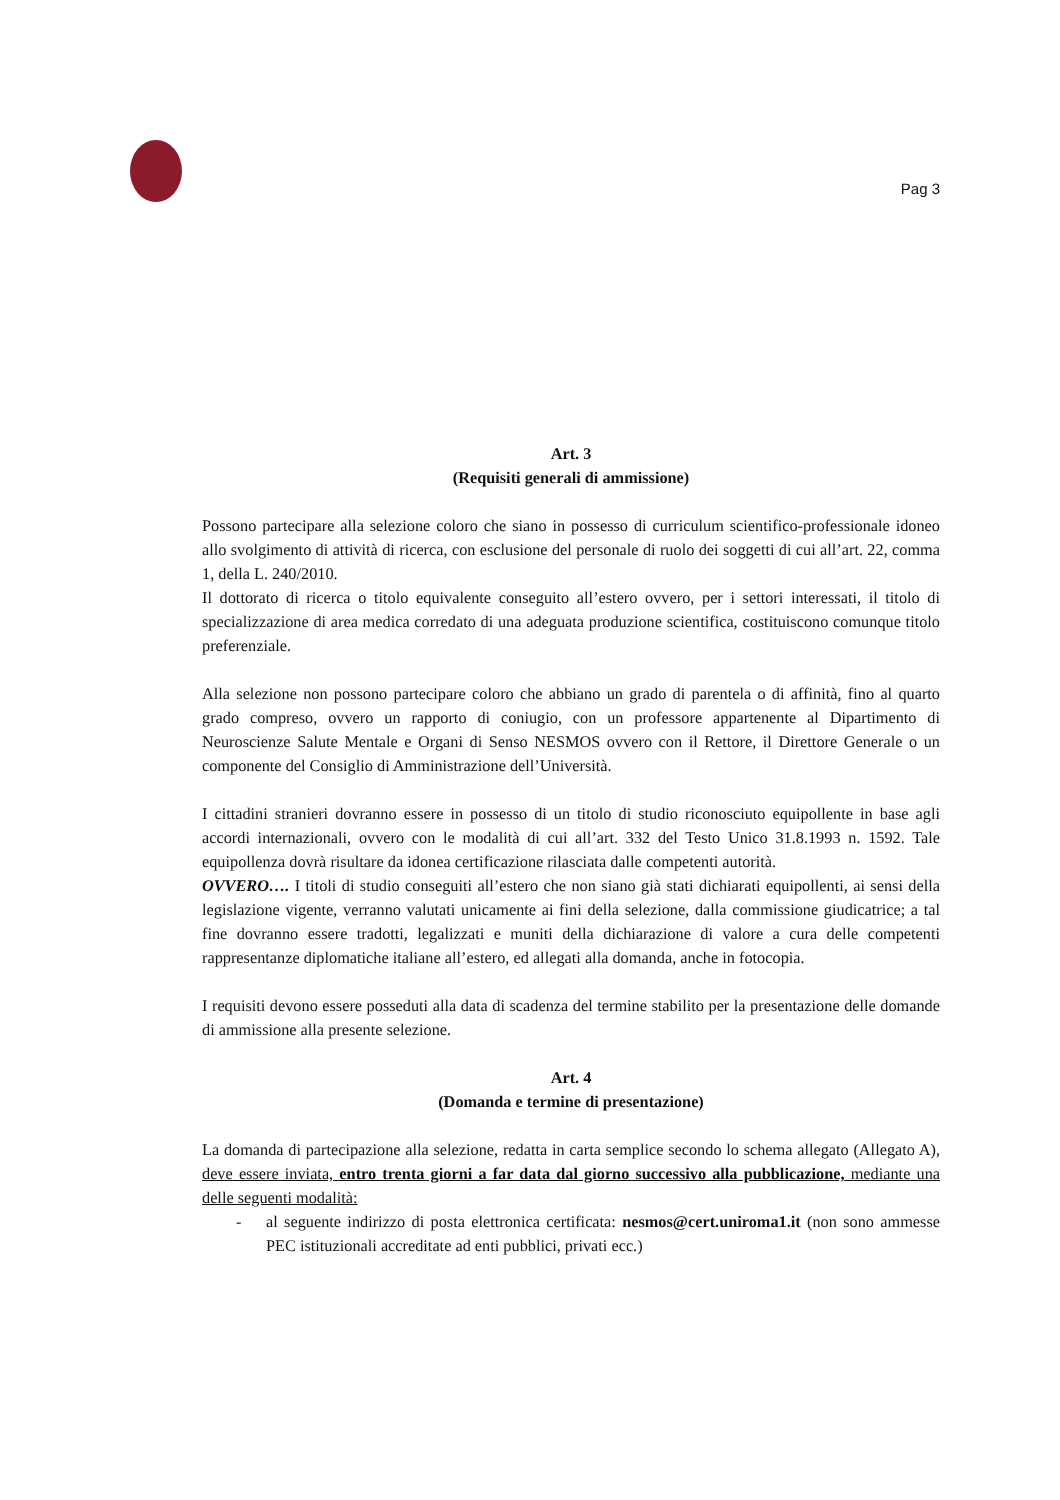Pag 3
Art. 3
(Requisiti generali di ammissione)
Possono partecipare alla selezione coloro che siano in possesso di curriculum scientifico-professionale idoneo allo svolgimento di attività di ricerca, con esclusione del personale di ruolo dei soggetti di cui all’art. 22, comma 1, della L. 240/2010.
Il dottorato di ricerca o titolo equivalente conseguito all’estero ovvero, per i settori interessati, il titolo di specializzazione di area medica corredato di una adeguata produzione scientifica, costituiscono comunque titolo preferenziale.
Alla selezione non possono partecipare coloro che abbiano un grado di parentela o di affinità, fino al quarto grado compreso, ovvero un rapporto di coniugio, con un professore appartenente al Dipartimento di Neuroscienze Salute Mentale e Organi di Senso NESMOS ovvero con il Rettore, il Direttore Generale o un componente del Consiglio di Amministrazione dell’Università.
I cittadini stranieri dovranno essere in possesso di un titolo di studio riconosciuto equipollente in base agli accordi internazionali, ovvero con le modalità di cui all’art. 332 del Testo Unico 31.8.1993 n. 1592. Tale equipollenza dovrà risultare da idonea certificazione rilasciata dalle competenti autorità.
OVVERO…. I titoli di studio conseguiti all’estero che non siano già stati dichiarati equipollenti, ai sensi della legislazione vigente, verranno valutati unicamente ai fini della selezione, dalla commissione giudicatrice; a tal fine dovranno essere tradotti, legalizzati e muniti della dichiarazione di valore a cura delle competenti rappresentanze diplomatiche italiane all’estero, ed allegati alla domanda, anche in fotocopia.
I requisiti devono essere posseduti alla data di scadenza del termine stabilito per la presentazione delle domande di ammissione alla presente selezione.
Art. 4
(Domanda e termine di presentazione)
La domanda di partecipazione alla selezione, redatta in carta semplice secondo lo schema allegato (Allegato A), deve essere inviata, entro trenta giorni a far data dal giorno successivo alla pubblicazione, mediante una delle seguenti modalità:
- al seguente indirizzo di posta elettronica certificata: nesmos@cert.uniroma1.it (non sono ammesse PEC istituzionali accreditate ad enti pubblici, privati ecc.)